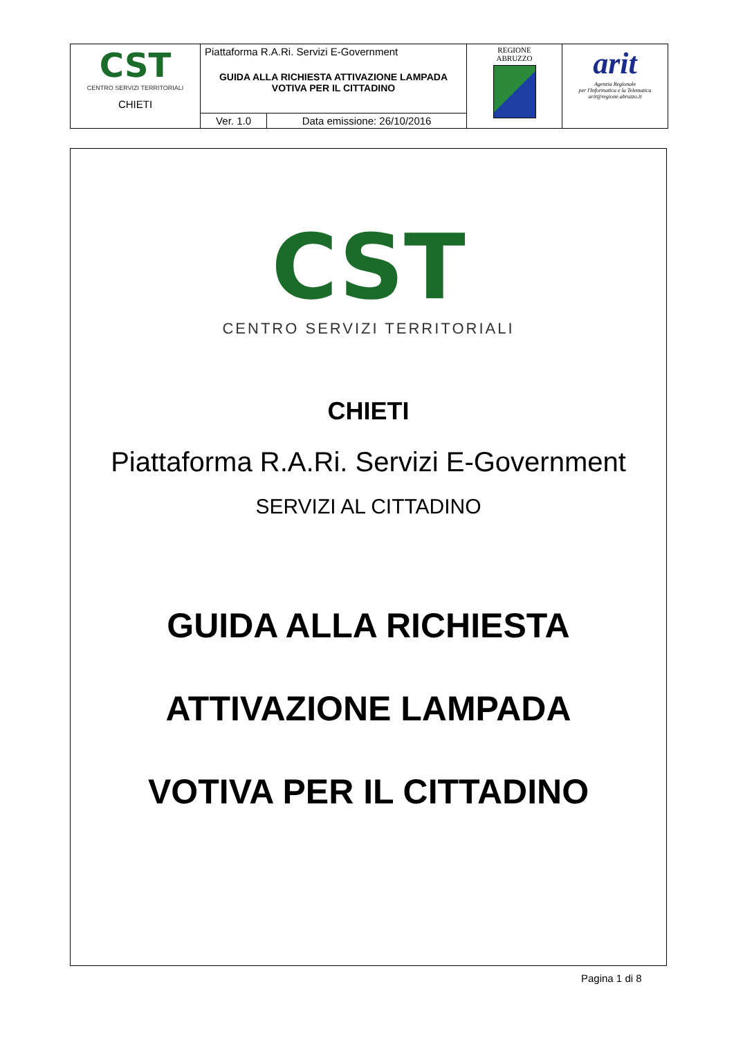| CST CENTRO SERVIZI TERRITORIALI CHIETI | Piattaforma R.A.Ri. Servizi E-Government GUIDA ALLA RICHIESTA ATTIVAZIONE LAMPADA VOTIVA PER IL CITTADINO | | REGIONE ABRUZZO | arit Agenzia Regionale per l'Informatica e la Telematica arit@regione.abruzzo.it |
| | Ver. 1.0 | Data emissione: 26/10/2016 | | |
CST
CENTRO SERVIZI TERRITORIALI
CHIETI
Piattaforma R.A.Ri. Servizi E-Government
SERVIZI AL CITTADINO
GUIDA ALLA RICHIESTA
ATTIVAZIONE LAMPADA
VOTIVA PER IL CITTADINO
Pagina 1 di 8